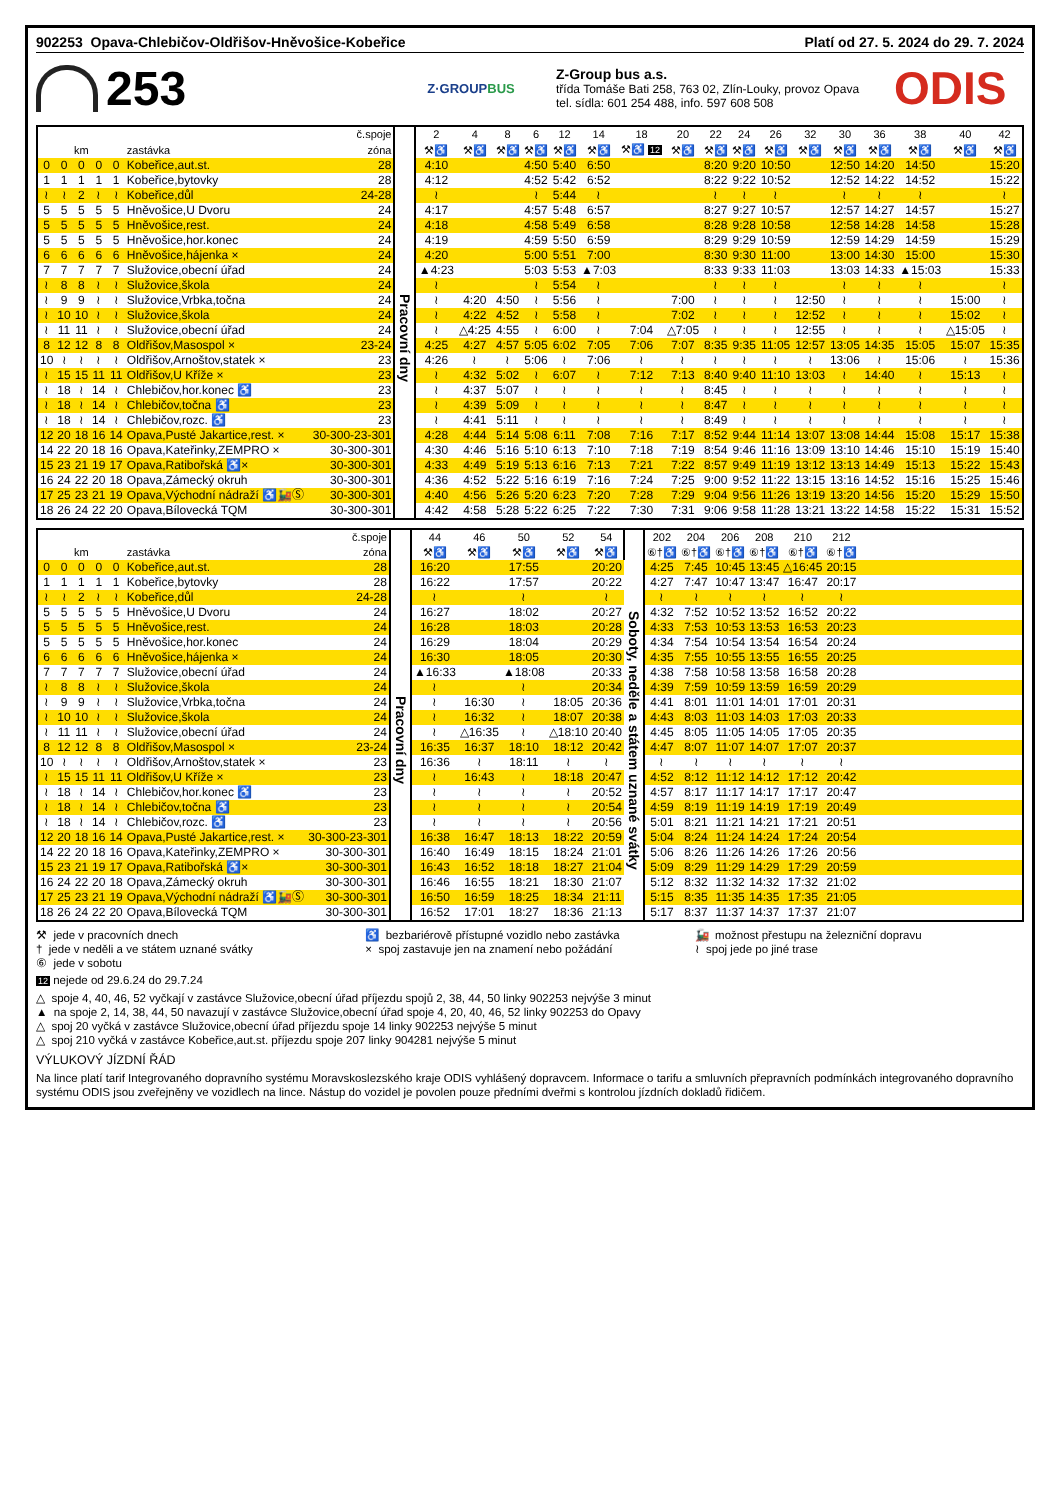902253 Opava-Chlebičov-Oldřišov-Hněvošice-Kobeřice Platí od 27. 5. 2024 do 29. 7. 2024
253
Z·GROUPBUS
Z-Group bus a.s.
třída Tomáše Bati 258, 763 02, Zlín-Louky, provoz Opava
tel. sídla: 601 254 488, info. 597 608 508
ODIS
| č.spoje | | | | | | | | 2 | 4 | 8 | 6 | 12 | 14 | 18 | 20 | 22 | 24 | 26 | 32 | 30 | 36 | 38 | 40 | 42 |
| --- | --- | --- | --- | --- | --- | --- | --- | --- | --- | --- | --- | --- | --- | --- | --- | --- | --- | --- | --- | --- | --- | --- | --- | --- |
| km | | | | | zastávka | zóna | | ⚒♿ | ⚒♿ | ⚒♿ | ⚒♿ | ⚒♿ | ⚒♿ | ⚒♿ 12 | ⚒♿ | ⚒♿ | ⚒♿ | ⚒♿ | ⚒♿ | ⚒♿ | ⚒♿ | ⚒♿ | ⚒♿ | ⚒♿ |
| 0 | 0 | 0 | 0 | 0 | Kobeřice,aut.st. | 28 | Pracovní dny | 4:10 | | | 4:50 | 5:40 | 6:50 | | | 8:20 | 9:20 | 10:50 | | 12:50 | 14:20 | 14:50 | | 15:20 |
| 1 | 1 | 1 | 1 | 1 | Kobeřice,bytovky | 28 | | 4:12 | | | 4:52 | 5:42 | 6:52 | | | 8:22 | 9:22 | 10:52 | | 12:52 | 14:22 | 14:52 | | 15:22 |
| ≀ | ≀ | 2 | ≀ | ≀ | Kobeřice,důl | 24-28 | | ≀ | | | ≀ | 5:44 | ≀ | | | ≀ | ≀ | ≀ | | ≀ | ≀ | ≀ | | ≀ |
| 5 | 5 | 5 | 5 | 5 | Hněvošice,U Dvoru | 24 | | 4:17 | | | 4:57 | 5:48 | 6:57 | | | 8:27 | 9:27 | 10:57 | | 12:57 | 14:27 | 14:57 | | 15:27 |
| 5 | 5 | 5 | 5 | 5 | Hněvošice,rest. | 24 | | 4:18 | | | 4:58 | 5:49 | 6:58 | | | 8:28 | 9:28 | 10:58 | | 12:58 | 14:28 | 14:58 | | 15:28 |
| 5 | 5 | 5 | 5 | 5 | Hněvošice,hor.konec | 24 | | 4:19 | | | 4:59 | 5:50 | 6:59 | | | 8:29 | 9:29 | 10:59 | | 12:59 | 14:29 | 14:59 | | 15:29 |
| 6 | 6 | 6 | 6 | 6 | Hněvošice,hájenka × | 24 | | 4:20 | | | 5:00 | 5:51 | 7:00 | | | 8:30 | 9:30 | 11:00 | | 13:00 | 14:30 | 15:00 | | 15:30 |
| 7 | 7 | 7 | 7 | 7 | Služovice,obecní úřad | 24 | | ▲4:23 | | | 5:03 | 5:53 | ▲7:03 | | | 8:33 | 9:33 | 11:03 | | 13:03 | 14:33 | ▲15:03 | | 15:33 |
| ≀ | 8 | 8 | ≀ | ≀ | Služovice,škola | 24 | | ≀ | | | ≀ | 5:54 | ≀ | | | ≀ | ≀ | ≀ | | ≀ | ≀ | ≀ | | ≀ |
| ≀ | 9 | 9 | ≀ | ≀ | Služovice,Vrbka,točna | 24 | | ≀ | 4:20 | 4:50 | ≀ | 5:56 | ≀ | | 7:00 | ≀ | ≀ | ≀ | 12:50 | ≀ | ≀ | ≀ | 15:00 | ≀ |
| ≀ | 10 | 10 | ≀ | ≀ | Služovice,škola | 24 | | ≀ | 4:22 | 4:52 | ≀ | 5:58 | ≀ | | 7:02 | ≀ | ≀ | ≀ | 12:52 | ≀ | ≀ | ≀ | 15:02 | ≀ |
| ≀ | 11 | 11 | ≀ | ≀ | Služovice,obecní úřad | 24 | | ≀ | △4:25 | 4:55 | ≀ | 6:00 | ≀ | 7:04 | △7:05 | ≀ | ≀ | ≀ | 12:55 | ≀ | ≀ | ≀ | △15:05 | ≀ |
| 8 | 12 | 12 | 8 | 8 | Oldřišov,Masospol × | 23-24 | | 4:25 | 4:27 | 4:57 | 5:05 | 6:02 | 7:05 | 7:06 | 7:07 | 8:35 | 9:35 | 11:05 | 12:57 | 13:05 | 14:35 | 15:05 | 15:07 | 15:35 |
| 10 | ≀ | ≀ | ≀ | ≀ | Oldřišov,Arnoštov,statek × | 23 | | 4:26 | ≀ | ≀ | 5:06 | ≀ | 7:06 | ≀ | ≀ | ≀ | ≀ | ≀ | ≀ | 13:06 | ≀ | 15:06 | ≀ | 15:36 |
| ≀ | 15 | 15 | 11 | 11 | Oldřišov,U Kříže × | 23 | | ≀ | 4:32 | 5:02 | ≀ | 6:07 | ≀ | 7:12 | 7:13 | 8:40 | 9:40 | 11:10 | 13:03 | ≀ | 14:40 | ≀ | 15:13 | ≀ |
| ≀ | 18 | ≀ | 14 | ≀ | Chlebičov,hor.konec ♿ | 23 | | ≀ | 4:37 | 5:07 | ≀ | ≀ | ≀ | ≀ | ≀ | 8:45 | ≀ | ≀ | ≀ | ≀ | ≀ | ≀ | ≀ | ≀ |
| ≀ | 18 | ≀ | 14 | ≀ | Chlebičov,točna ♿ | 23 | | ≀ | 4:39 | 5:09 | ≀ | ≀ | ≀ | ≀ | ≀ | 8:47 | ≀ | ≀ | ≀ | ≀ | ≀ | ≀ | ≀ | ≀ |
| ≀ | 18 | ≀ | 14 | ≀ | Chlebičov,rozc. ♿ | 23 | | ≀ | 4:41 | 5:11 | ≀ | ≀ | ≀ | ≀ | ≀ | 8:49 | ≀ | ≀ | ≀ | ≀ | ≀ | ≀ | ≀ | ≀ |
| 12 | 20 | 18 | 16 | 14 | Opava,Pusté Jakartice,rest. × | 30-300-23-301 | | 4:28 | 4:44 | 5:14 | 5:08 | 6:11 | 7:08 | 7:16 | 7:17 | 8:52 | 9:44 | 11:14 | 13:07 | 13:08 | 14:44 | 15:08 | 15:17 | 15:38 |
| 14 | 22 | 20 | 18 | 16 | Opava,Kateřinky,ZEMPRO × | 30-300-301 | | 4:30 | 4:46 | 5:16 | 5:10 | 6:13 | 7:10 | 7:18 | 7:19 | 8:54 | 9:46 | 11:16 | 13:09 | 13:10 | 14:46 | 15:10 | 15:19 | 15:40 |
| 15 | 23 | 21 | 19 | 17 | Opava,Ratibořská ♿× | 30-300-301 | | 4:33 | 4:49 | 5:19 | 5:13 | 6:16 | 7:13 | 7:21 | 7:22 | 8:57 | 9:49 | 11:19 | 13:12 | 13:13 | 14:49 | 15:13 | 15:22 | 15:43 |
| 16 | 24 | 22 | 20 | 18 | Opava,Zámecký okruh | 30-300-301 | | 4:36 | 4:52 | 5:22 | 5:16 | 6:19 | 7:16 | 7:24 | 7:25 | 9:00 | 9:52 | 11:22 | 13:15 | 13:16 | 14:52 | 15:16 | 15:25 | 15:46 |
| 17 | 25 | 23 | 21 | 19 | Opava,Východní nádraží ♿🚂Ⓢ | 30-300-301 | | 4:40 | 4:56 | 5:26 | 5:20 | 6:23 | 7:20 | 7:28 | 7:29 | 9:04 | 9:56 | 11:26 | 13:19 | 13:20 | 14:56 | 15:20 | 15:29 | 15:50 |
| 18 | 26 | 24 | 22 | 20 | Opava,Bílovecká TQM | 30-300-301 | | 4:42 | 4:58 | 5:28 | 5:22 | 6:25 | 7:22 | 7:30 | 7:31 | 9:06 | 9:58 | 11:28 | 13:21 | 13:22 | 14:58 | 15:22 | 15:31 | 15:52 |
| č.spoje | | | | | | | | 44 | 46 | 50 | 52 | 54 | | 202 | 204 | 206 | 208 | 210 | 212 | |
| --- | --- | --- | --- | --- | --- | --- | --- | --- | --- | --- | --- | --- | --- | --- | --- | --- | --- | --- | --- | --- |
| km | | | | | zastávka | zóna | | ⚒♿ | ⚒♿ | ⚒♿ | ⚒♿ | ⚒♿ | | ⑥†♿ | ⑥†♿ | ⑥†♿ | ⑥†♿ | ⑥†♿ | ⑥†♿ | |
| 0 | 0 | 0 | 0 | 0 | Kobeřice,aut.st. | 28 | Pracovní dny | 16:20 | | 17:55 | | 20:20 | Soboty, neděle a státem uznané svátky | 4:25 | 7:45 | 10:45 | 13:45 | △16:45 | 20:15 | |
| 1 | 1 | 1 | 1 | 1 | Kobeřice,bytovky | 28 | | 16:22 | | 17:57 | | 20:22 | | 4:27 | 7:47 | 10:47 | 13:47 | 16:47 | 20:17 | |
| ≀ | ≀ | 2 | ≀ | ≀ | Kobeřice,důl | 24-28 | | ≀ | | ≀ | | ≀ | | ≀ | ≀ | ≀ | ≀ | ≀ | ≀ | |
| 5 | 5 | 5 | 5 | 5 | Hněvošice,U Dvoru | 24 | | 16:27 | | 18:02 | | 20:27 | | 4:32 | 7:52 | 10:52 | 13:52 | 16:52 | 20:22 | |
| 5 | 5 | 5 | 5 | 5 | Hněvošice,rest. | 24 | | 16:28 | | 18:03 | | 20:28 | | 4:33 | 7:53 | 10:53 | 13:53 | 16:53 | 20:23 | |
| 5 | 5 | 5 | 5 | 5 | Hněvošice,hor.konec | 24 | | 16:29 | | 18:04 | | 20:29 | | 4:34 | 7:54 | 10:54 | 13:54 | 16:54 | 20:24 | |
| 6 | 6 | 6 | 6 | 6 | Hněvošice,hájenka × | 24 | | 16:30 | | 18:05 | | 20:30 | | 4:35 | 7:55 | 10:55 | 13:55 | 16:55 | 20:25 | |
| 7 | 7 | 7 | 7 | 7 | Služovice,obecní úřad | 24 | | ▲16:33 | | ▲18:08 | | 20:33 | | 4:38 | 7:58 | 10:58 | 13:58 | 16:58 | 20:28 | |
| ≀ | 8 | 8 | ≀ | ≀ | Služovice,škola | 24 | | ≀ | | ≀ | | 20:34 | | 4:39 | 7:59 | 10:59 | 13:59 | 16:59 | 20:29 | |
| ≀ | 9 | 9 | ≀ | ≀ | Služovice,Vrbka,točna | 24 | | ≀ | 16:30 | ≀ | 18:05 | 20:36 | | 4:41 | 8:01 | 11:01 | 14:01 | 17:01 | 20:31 | |
| ≀ | 10 | 10 | ≀ | ≀ | Služovice,škola | 24 | | ≀ | 16:32 | ≀ | 18:07 | 20:38 | | 4:43 | 8:03 | 11:03 | 14:03 | 17:03 | 20:33 | |
| ≀ | 11 | 11 | ≀ | ≀ | Služovice,obecní úřad | 24 | | ≀ | △16:35 | ≀ | △18:10 | 20:40 | | 4:45 | 8:05 | 11:05 | 14:05 | 17:05 | 20:35 | |
| 8 | 12 | 12 | 8 | 8 | Oldřišov,Masospol × | 23-24 | | 16:35 | 16:37 | 18:10 | 18:12 | 20:42 | | 4:47 | 8:07 | 11:07 | 14:07 | 17:07 | 20:37 | |
| 10 | ≀ | ≀ | ≀ | ≀ | Oldřišov,Arnoštov,statek × | 23 | | 16:36 | ≀ | 18:11 | ≀ | ≀ | | ≀ | ≀ | ≀ | ≀ | ≀ | ≀ | |
| ≀ | 15 | 15 | 11 | 11 | Oldřišov,U Kříže × | 23 | | ≀ | 16:43 | ≀ | 18:18 | 20:47 | | 4:52 | 8:12 | 11:12 | 14:12 | 17:12 | 20:42 | |
| ≀ | 18 | ≀ | 14 | ≀ | Chlebičov,hor.konec ♿ | 23 | | ≀ | ≀ | ≀ | ≀ | 20:52 | | 4:57 | 8:17 | 11:17 | 14:17 | 17:17 | 20:47 | |
| ≀ | 18 | ≀ | 14 | ≀ | Chlebičov,točna ♿ | 23 | | ≀ | ≀ | ≀ | ≀ | 20:54 | | 4:59 | 8:19 | 11:19 | 14:19 | 17:19 | 20:49 | |
| ≀ | 18 | ≀ | 14 | ≀ | Chlebičov,rozc. ♿ | 23 | | ≀ | ≀ | ≀ | ≀ | 20:56 | | 5:01 | 8:21 | 11:21 | 14:21 | 17:21 | 20:51 | |
| 12 | 20 | 18 | 16 | 14 | Opava,Pusté Jakartice,rest. × | 30-300-23-301 | | 16:38 | 16:47 | 18:13 | 18:22 | 20:59 | | 5:04 | 8:24 | 11:24 | 14:24 | 17:24 | 20:54 | |
| 14 | 22 | 20 | 18 | 16 | Opava,Kateřinky,ZEMPRO × | 30-300-301 | | 16:40 | 16:49 | 18:15 | 18:24 | 21:01 | | 5:06 | 8:26 | 11:26 | 14:26 | 17:26 | 20:56 | |
| 15 | 23 | 21 | 19 | 17 | Opava,Ratibořská ♿× | 30-300-301 | | 16:43 | 16:52 | 18:18 | 18:27 | 21:04 | | 5:09 | 8:29 | 11:29 | 14:29 | 17:29 | 20:59 | |
| 16 | 24 | 22 | 20 | 18 | Opava,Zámecký okruh | 30-300-301 | | 16:46 | 16:55 | 18:21 | 18:30 | 21:07 | | 5:12 | 8:32 | 11:32 | 14:32 | 17:32 | 21:02 | |
| 17 | 25 | 23 | 21 | 19 | Opava,Východní nádraží ♿🚂Ⓢ | 30-300-301 | | 16:50 | 16:59 | 18:25 | 18:34 | 21:11 | | 5:15 | 8:35 | 11:35 | 14:35 | 17:35 | 21:05 | |
| 18 | 26 | 24 | 22 | 20 | Opava,Bílovecká TQM | 30-300-301 | | 16:52 | 17:01 | 18:27 | 18:36 | 21:13 | | 5:17 | 8:37 | 11:37 | 14:37 | 17:37 | 21:07 | |
⚒ jede v pracovních dnech
† jede v neděli a ve státem uznané svátky
⑥ jede v sobotu
♿ bezbariérově přístupné vozidlo nebo zastávka
× spoj zastavuje jen na znamení nebo požádání
🚂 možnost přestupu na železniční dopravu
≀ spoj jede po jiné trase
12 nejede od 29.6.24 do 29.7.24
△ spoje 4, 40, 46, 52 vyčkají v zastávce Služovice,obecní úřad příjezdu spojů 2, 38, 44, 50 linky 902253 nejvýše 3 minut
▲ na spoje 2, 14, 38, 44, 50 navazují v zastávce Služovice,obecní úřad spoje 4, 20, 40, 46, 52 linky 902253 do Opavy
△ spoj 20 vyčká v zastávce Služovice,obecní úřad příjezdu spoje 14 linky 902253 nejvýše 5 minut
△ spoj 210 vyčká v zastávce Kobeřice,aut.st. příjezdu spoje 207 linky 904281 nejvýše 5 minut
VÝLUKOVÝ JÍZDNÍ ŘÁD
Na lince platí tarif Integrovaného dopravního systému Moravskoslezského kraje ODIS vyhlášený dopravcem. Informace o tarifu a smluvních přepravních podmínkách integrovaného dopravního systému ODIS jsou zveřejněny ve vozidlech na lince. Nástup do vozidel je povolen pouze předními dveřmi s kontrolou jízdních dokladů řidičem.